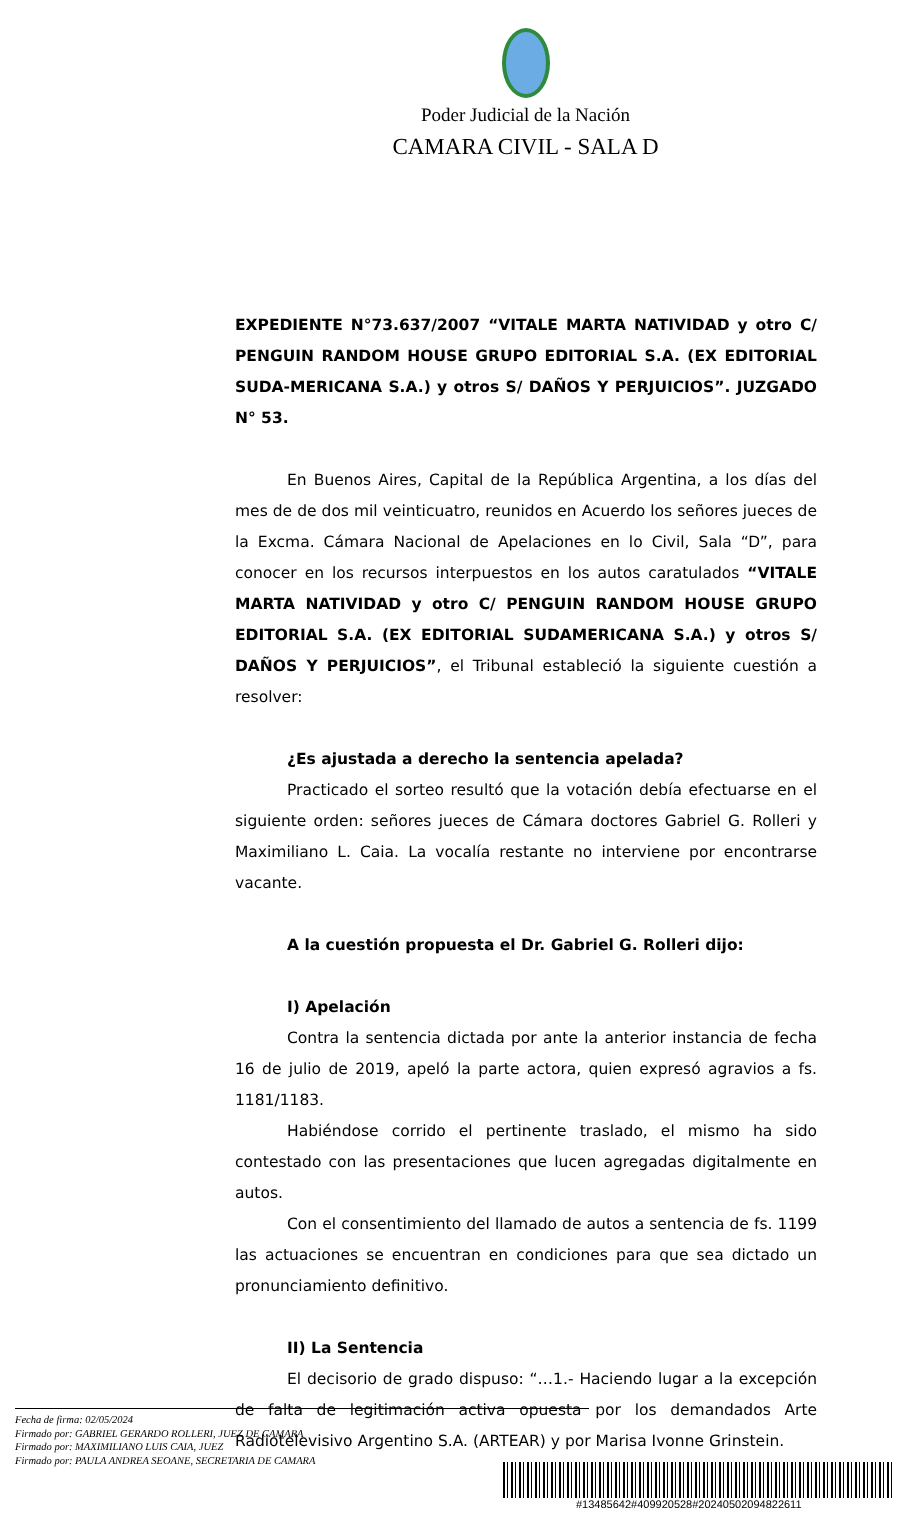Poder Judicial de la Nación
CAMARA CIVIL - SALA D
EXPEDIENTE N°73.637/2007 “VITALE MARTA NATIVIDAD y otro C/ PENGUIN RANDOM HOUSE GRUPO EDITORIAL S.A. (EX EDITORIAL SUDA-MERICANA S.A.) y otros S/ DAÑOS Y PERJUICIOS”. JUZGADO N° 53.
En Buenos Aires, Capital de la República Argentina, a los días del mes de de dos mil veinticuatro, reunidos en Acuerdo los señores jueces de la Excma. Cámara Nacional de Apelaciones en lo Civil, Sala “D”, para conocer en los recursos interpuestos en los autos caratulados “VITALE MARTA NATIVIDAD y otro C/ PENGUIN RANDOM HOUSE GRUPO EDITORIAL S.A. (EX EDITORIAL SUDAMERICANA S.A.) y otros S/ DAÑOS Y PERJUICIOS”, el Tribunal estableció la siguiente cuestión a resolver:
¿Es ajustada a derecho la sentencia apelada?
Practicado el sorteo resultó que la votación debía efectuarse en el siguiente orden: señores jueces de Cámara doctores Gabriel G. Rolleri y Maximiliano L. Caia. La vocalía restante no interviene por encontrarse vacante.
A la cuestión propuesta el Dr. Gabriel G. Rolleri dijo:
I) Apelación
Contra la sentencia dictada por ante la anterior instancia de fecha 16 de julio de 2019, apeló la parte actora, quien expresó agravios a fs. 1181/1183.
Habiéndose corrido el pertinente traslado, el mismo ha sido contestado con las presentaciones que lucen agregadas digitalmente en autos.
Con el consentimiento del llamado de autos a sentencia de fs. 1199 las actuaciones se encuentran en condiciones para que sea dictado un pronunciamiento definitivo.
II) La Sentencia
El decisorio de grado dispuso: “…1.- Haciendo lugar a la excepción de falta de legitimación activa opuesta por los demandados Arte Radiotelevisivo Argentino S.A. (ARTEAR) y por Marisa Ivonne Grinstein.
Fecha de firma: 02/05/2024
Firmado por: GABRIEL GERARDO ROLLERI, JUEZ DE CAMARA
Firmado por: MAXIMILIANO LUIS CAIA, JUEZ
Firmado por: PAULA ANDREA SEOANE, SECRETARIA DE CAMARA
#13485642#409920528#20240502094822611